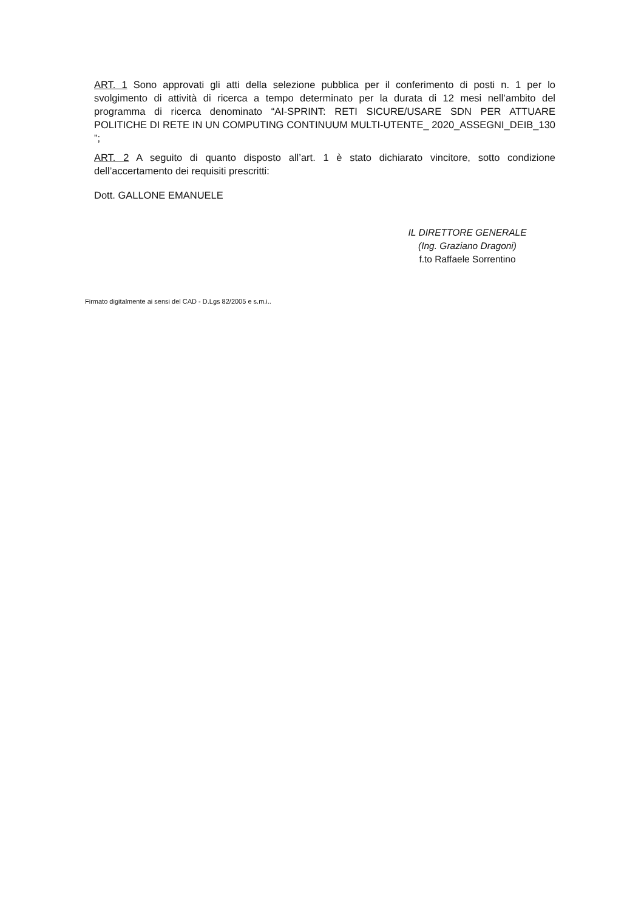ART. 1 Sono approvati gli atti della selezione pubblica per il conferimento di posti n. 1 per lo svolgimento di attività di ricerca a tempo determinato per la durata di 12 mesi nell’ambito del programma di ricerca denominato “AI-SPRINT: RETI SICURE/USARE SDN PER ATTUARE POLITICHE DI RETE IN UN COMPUTING CONTINUUM MULTI-UTENTE_ 2020_ASSEGNI_DEIB_130 ”;
ART. 2 A seguito di quanto disposto all’art. 1 è stato dichiarato vincitore, sotto condizione dell’accertamento dei requisiti prescritti:
Dott. GALLONE EMANUELE
IL DIRETTORE GENERALE
(Ing. Graziano Dragoni)
f.to Raffaele Sorrentino
Firmato digitalmente ai sensi del CAD - D.Lgs 82/2005 e s.m.i..